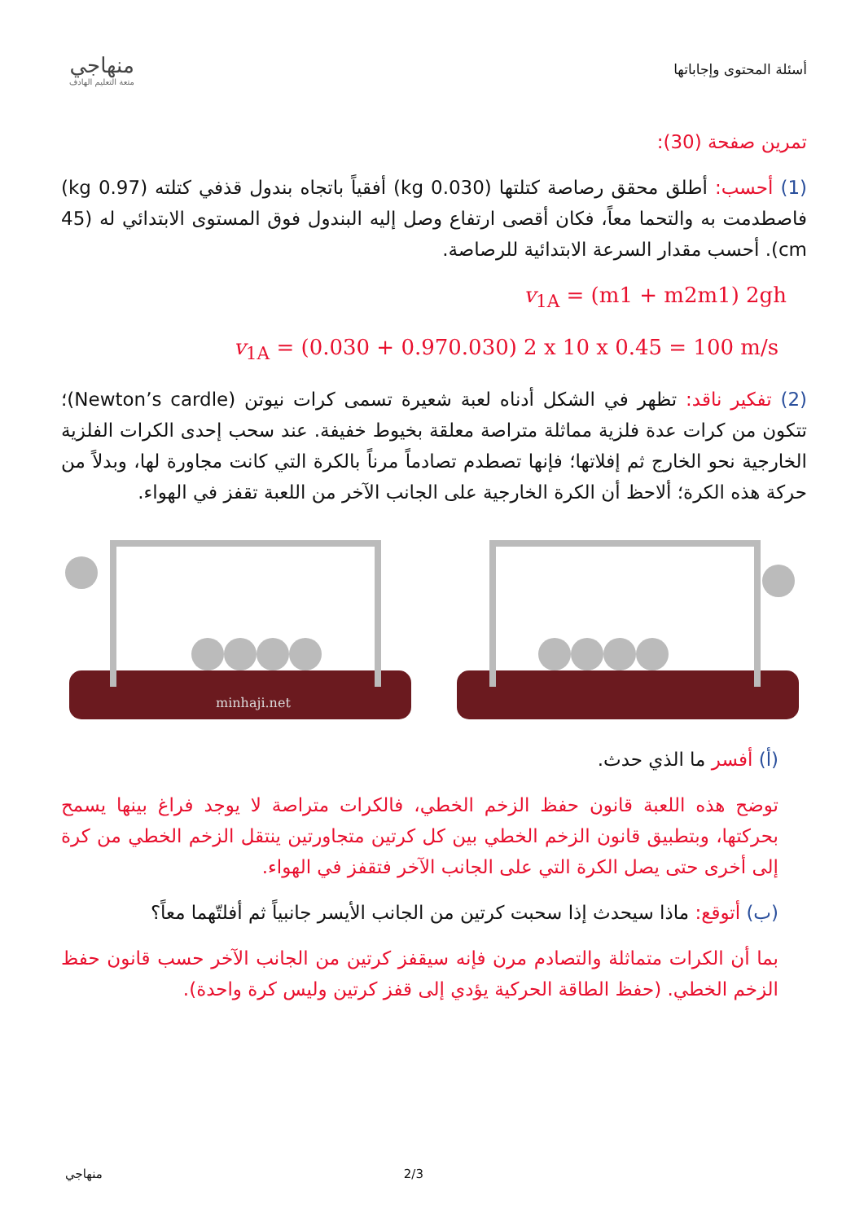منهاجي
متعة التعليم الهادف
أسئلة المحتوى وإجاباتها
تمرين صفحة (30):
(1) أحسب: أطلق محقق رصاصة كتلتها (0.030 kg) أفقياً باتجاه بندول قذفي كتلته (0.97 kg) فاصطدمت به والتحما معاً، فكان أقصى ارتفاع وصل إليه البندول فوق المستوى الابتدائي له (45 cm). أحسب مقدار السرعة الابتدائية للرصاصة.
v<sub>1A</sub> = (m1 + m2m1) 2gh
v<sub>1A</sub> = (0.030 + 0.970.030) 2 x 10 x 0.45 = 100 m/s
(2) تفكير ناقد: تظهر في الشكل أدناه لعبة شعيرة تسمى كرات نيوتن (Newton’s cardle)؛ تتكون من كرات عدة فلزية مماثلة متراصة معلقة بخيوط خفيفة. عند سحب إحدى الكرات الفلزية الخارجية نحو الخارج ثم إفلاتها؛ فإنها تصطدم تصادماً مرناً بالكرة التي كانت مجاورة لها، وبدلاً من حركة هذه الكرة؛ ألاحظ أن الكرة الخارجية على الجانب الآخر من اللعبة تقفز في الهواء.
minhaji.net
(أ) أفسر ما الذي حدث.
توضح هذه اللعبة قانون حفظ الزخم الخطي، فالكرات متراصة لا يوجد فراغ بينها يسمح بحركتها، وبتطبيق قانون الزخم الخطي بين كل كرتين متجاورتين ينتقل الزخم الخطي من كرة إلى أخرى حتى يصل الكرة التي على الجانب الآخر فتقفز في الهواء.
(ب) أتوقع: ماذا سيحدث إذا سحبت كرتين من الجانب الأيسر جانبياً ثم أفلتّهما معاً؟
بما أن الكرات متماثلة والتصادم مرن فإنه سيقفز كرتين من الجانب الآخر حسب قانون حفظ الزخم الخطي. (حفظ الطاقة الحركية يؤدي إلى قفز كرتين وليس كرة واحدة).
منهاجي 2/3